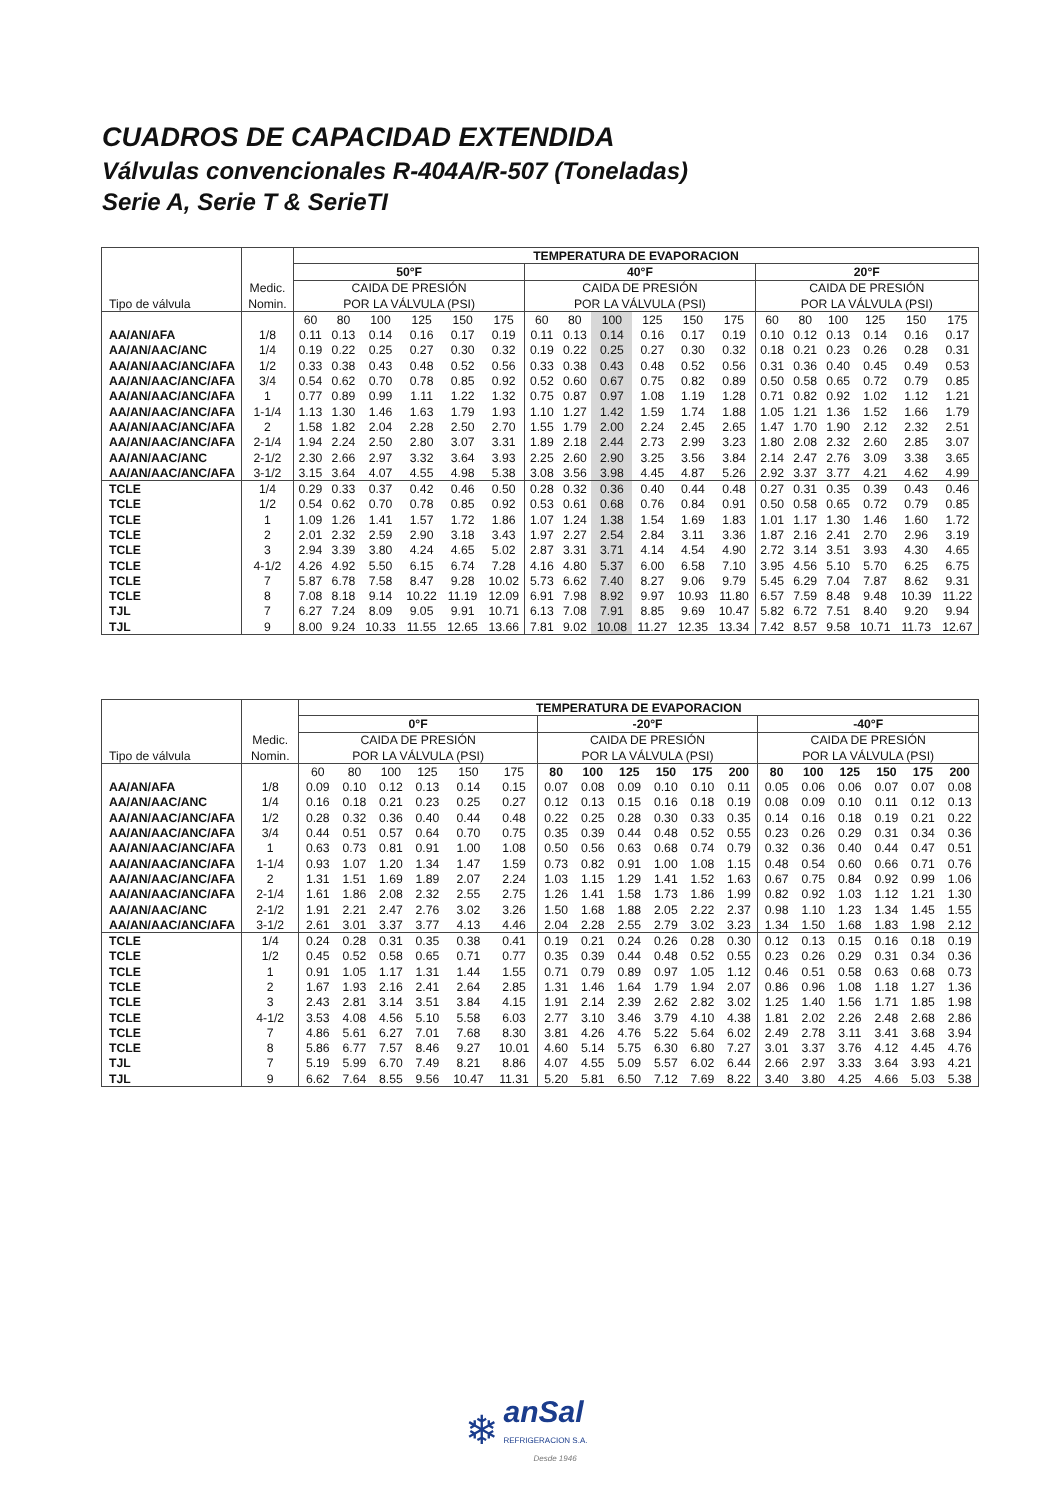CUADROS DE CAPACIDAD EXTENDIDA
Válvulas convencionales R-404A/R-507 (Toneladas)
Serie A, Serie T & SerieTI
| Tipo de válvula | | TEMPERATURA DE EVAPORACION | | | | | | | | | | | | | | | | | |
| | | 50°F | | | | | | 40°F | | | | | | 20°F | | | | | |
| | Medic. | CAIDA DE PRESIÓN | | | | | | CAIDA DE PRESIÓN | | | | | | CAIDA DE PRESIÓN | | | | | |
| | Nomin. | POR LA VÁLVULA (PSI) | | | | | | POR LA VÁLVULA (PSI) | | | | | | POR LA VÁLVULA (PSI) | | | | | |
| | | 60 | 80 | 100 | 125 | 150 | 175 | 60 | 80 | 100 | 125 | 150 | 175 | 60 | 80 | 100 | 125 | 150 | 175 |
| AA/AN/AFA | 1/8 | 0.11 | 0.13 | 0.14 | 0.16 | 0.17 | 0.19 | 0.11 | 0.13 | 0.14 | 0.16 | 0.17 | 0.19 | 0.10 | 0.12 | 0.13 | 0.14 | 0.16 | 0.17 |
| AA/AN/AAC/ANC | 1/4 | 0.19 | 0.22 | 0.25 | 0.27 | 0.30 | 0.32 | 0.19 | 0.22 | 0.25 | 0.27 | 0.30 | 0.32 | 0.18 | 0.21 | 0.23 | 0.26 | 0.28 | 0.31 |
| AA/AN/AAC/ANC/AFA | 1/2 | 0.33 | 0.38 | 0.43 | 0.48 | 0.52 | 0.56 | 0.33 | 0.38 | 0.43 | 0.48 | 0.52 | 0.56 | 0.31 | 0.36 | 0.40 | 0.45 | 0.49 | 0.53 |
| AA/AN/AAC/ANC/AFA | 3/4 | 0.54 | 0.62 | 0.70 | 0.78 | 0.85 | 0.92 | 0.52 | 0.60 | 0.67 | 0.75 | 0.82 | 0.89 | 0.50 | 0.58 | 0.65 | 0.72 | 0.79 | 0.85 |
| AA/AN/AAC/ANC/AFA | 1 | 0.77 | 0.89 | 0.99 | 1.11 | 1.22 | 1.32 | 0.75 | 0.87 | 0.97 | 1.08 | 1.19 | 1.28 | 0.71 | 0.82 | 0.92 | 1.02 | 1.12 | 1.21 |
| AA/AN/AAC/ANC/AFA | 1-1/4 | 1.13 | 1.30 | 1.46 | 1.63 | 1.79 | 1.93 | 1.10 | 1.27 | 1.42 | 1.59 | 1.74 | 1.88 | 1.05 | 1.21 | 1.36 | 1.52 | 1.66 | 1.79 |
| AA/AN/AAC/ANC/AFA | 2 | 1.58 | 1.82 | 2.04 | 2.28 | 2.50 | 2.70 | 1.55 | 1.79 | 2.00 | 2.24 | 2.45 | 2.65 | 1.47 | 1.70 | 1.90 | 2.12 | 2.32 | 2.51 |
| AA/AN/AAC/ANC/AFA | 2-1/4 | 1.94 | 2.24 | 2.50 | 2.80 | 3.07 | 3.31 | 1.89 | 2.18 | 2.44 | 2.73 | 2.99 | 3.23 | 1.80 | 2.08 | 2.32 | 2.60 | 2.85 | 3.07 |
| AA/AN/AAC/ANC | 2-1/2 | 2.30 | 2.66 | 2.97 | 3.32 | 3.64 | 3.93 | 2.25 | 2.60 | 2.90 | 3.25 | 3.56 | 3.84 | 2.14 | 2.47 | 2.76 | 3.09 | 3.38 | 3.65 |
| AA/AN/AAC/ANC/AFA | 3-1/2 | 3.15 | 3.64 | 4.07 | 4.55 | 4.98 | 5.38 | 3.08 | 3.56 | 3.98 | 4.45 | 4.87 | 5.26 | 2.92 | 3.37 | 3.77 | 4.21 | 4.62 | 4.99 |
| TCLE | 1/4 | 0.29 | 0.33 | 0.37 | 0.42 | 0.46 | 0.50 | 0.28 | 0.32 | 0.36 | 0.40 | 0.44 | 0.48 | 0.27 | 0.31 | 0.35 | 0.39 | 0.43 | 0.46 |
| TCLE | 1/2 | 0.54 | 0.62 | 0.70 | 0.78 | 0.85 | 0.92 | 0.53 | 0.61 | 0.68 | 0.76 | 0.84 | 0.91 | 0.50 | 0.58 | 0.65 | 0.72 | 0.79 | 0.85 |
| TCLE | 1 | 1.09 | 1.26 | 1.41 | 1.57 | 1.72 | 1.86 | 1.07 | 1.24 | 1.38 | 1.54 | 1.69 | 1.83 | 1.01 | 1.17 | 1.30 | 1.46 | 1.60 | 1.72 |
| TCLE | 2 | 2.01 | 2.32 | 2.59 | 2.90 | 3.18 | 3.43 | 1.97 | 2.27 | 2.54 | 2.84 | 3.11 | 3.36 | 1.87 | 2.16 | 2.41 | 2.70 | 2.96 | 3.19 |
| TCLE | 3 | 2.94 | 3.39 | 3.80 | 4.24 | 4.65 | 5.02 | 2.87 | 3.31 | 3.71 | 4.14 | 4.54 | 4.90 | 2.72 | 3.14 | 3.51 | 3.93 | 4.30 | 4.65 |
| TCLE | 4-1/2 | 4.26 | 4.92 | 5.50 | 6.15 | 6.74 | 7.28 | 4.16 | 4.80 | 5.37 | 6.00 | 6.58 | 7.10 | 3.95 | 4.56 | 5.10 | 5.70 | 6.25 | 6.75 |
| TCLE | 7 | 5.87 | 6.78 | 7.58 | 8.47 | 9.28 | 10.02 | 5.73 | 6.62 | 7.40 | 8.27 | 9.06 | 9.79 | 5.45 | 6.29 | 7.04 | 7.87 | 8.62 | 9.31 |
| TCLE | 8 | 7.08 | 8.18 | 9.14 | 10.22 | 11.19 | 12.09 | 6.91 | 7.98 | 8.92 | 9.97 | 10.93 | 11.80 | 6.57 | 7.59 | 8.48 | 9.48 | 10.39 | 11.22 |
| TJL | 7 | 6.27 | 7.24 | 8.09 | 9.05 | 9.91 | 10.71 | 6.13 | 7.08 | 7.91 | 8.85 | 9.69 | 10.47 | 5.82 | 6.72 | 7.51 | 8.40 | 9.20 | 9.94 |
| TJL | 9 | 8.00 | 9.24 | 10.33 | 11.55 | 12.65 | 13.66 | 7.81 | 9.02 | 10.08 | 11.27 | 12.35 | 13.34 | 7.42 | 8.57 | 9.58 | 10.71 | 11.73 | 12.67 |
| Tipo de válvula | | TEMPERATURA DE EVAPORACION | | | | | | | | | | | | | | | | | |
| | | 0°F | | | | | | -20°F | | | | | | -40°F | | | | | |
| | Medic. | CAIDA DE PRESIÓN | | | | | | CAIDA DE PRESIÓN | | | | | | CAIDA DE PRESIÓN | | | | | |
| | Nomin. | POR LA VÁLVULA (PSI) | | | | | | POR LA VÁLVULA (PSI) | | | | | | POR LA VÁLVULA (PSI) | | | | | |
| | | 60 | 80 | 100 | 125 | 150 | 175 | 80 | 100 | 125 | 150 | 175 | 200 | 80 | 100 | 125 | 150 | 175 | 200 |
| AA/AN/AFA | 1/8 | 0.09 | 0.10 | 0.12 | 0.13 | 0.14 | 0.15 | 0.07 | 0.08 | 0.09 | 0.10 | 0.10 | 0.11 | 0.05 | 0.06 | 0.06 | 0.07 | 0.07 | 0.08 |
| AA/AN/AAC/ANC | 1/4 | 0.16 | 0.18 | 0.21 | 0.23 | 0.25 | 0.27 | 0.12 | 0.13 | 0.15 | 0.16 | 0.18 | 0.19 | 0.08 | 0.09 | 0.10 | 0.11 | 0.12 | 0.13 |
| AA/AN/AAC/ANC/AFA | 1/2 | 0.28 | 0.32 | 0.36 | 0.40 | 0.44 | 0.48 | 0.22 | 0.25 | 0.28 | 0.30 | 0.33 | 0.35 | 0.14 | 0.16 | 0.18 | 0.19 | 0.21 | 0.22 |
| AA/AN/AAC/ANC/AFA | 3/4 | 0.44 | 0.51 | 0.57 | 0.64 | 0.70 | 0.75 | 0.35 | 0.39 | 0.44 | 0.48 | 0.52 | 0.55 | 0.23 | 0.26 | 0.29 | 0.31 | 0.34 | 0.36 |
| AA/AN/AAC/ANC/AFA | 1 | 0.63 | 0.73 | 0.81 | 0.91 | 1.00 | 1.08 | 0.50 | 0.56 | 0.63 | 0.68 | 0.74 | 0.79 | 0.32 | 0.36 | 0.40 | 0.44 | 0.47 | 0.51 |
| AA/AN/AAC/ANC/AFA | 1-1/4 | 0.93 | 1.07 | 1.20 | 1.34 | 1.47 | 1.59 | 0.73 | 0.82 | 0.91 | 1.00 | 1.08 | 1.15 | 0.48 | 0.54 | 0.60 | 0.66 | 0.71 | 0.76 |
| AA/AN/AAC/ANC/AFA | 2 | 1.31 | 1.51 | 1.69 | 1.89 | 2.07 | 2.24 | 1.03 | 1.15 | 1.29 | 1.41 | 1.52 | 1.63 | 0.67 | 0.75 | 0.84 | 0.92 | 0.99 | 1.06 |
| AA/AN/AAC/ANC/AFA | 2-1/4 | 1.61 | 1.86 | 2.08 | 2.32 | 2.55 | 2.75 | 1.26 | 1.41 | 1.58 | 1.73 | 1.86 | 1.99 | 0.82 | 0.92 | 1.03 | 1.12 | 1.21 | 1.30 |
| AA/AN/AAC/ANC | 2-1/2 | 1.91 | 2.21 | 2.47 | 2.76 | 3.02 | 3.26 | 1.50 | 1.68 | 1.88 | 2.05 | 2.22 | 2.37 | 0.98 | 1.10 | 1.23 | 1.34 | 1.45 | 1.55 |
| AA/AN/AAC/ANC/AFA | 3-1/2 | 2.61 | 3.01 | 3.37 | 3.77 | 4.13 | 4.46 | 2.04 | 2.28 | 2.55 | 2.79 | 3.02 | 3.23 | 1.34 | 1.50 | 1.68 | 1.83 | 1.98 | 2.12 |
| TCLE | 1/4 | 0.24 | 0.28 | 0.31 | 0.35 | 0.38 | 0.41 | 0.19 | 0.21 | 0.24 | 0.26 | 0.28 | 0.30 | 0.12 | 0.13 | 0.15 | 0.16 | 0.18 | 0.19 |
| TCLE | 1/2 | 0.45 | 0.52 | 0.58 | 0.65 | 0.71 | 0.77 | 0.35 | 0.39 | 0.44 | 0.48 | 0.52 | 0.55 | 0.23 | 0.26 | 0.29 | 0.31 | 0.34 | 0.36 |
| TCLE | 1 | 0.91 | 1.05 | 1.17 | 1.31 | 1.44 | 1.55 | 0.71 | 0.79 | 0.89 | 0.97 | 1.05 | 1.12 | 0.46 | 0.51 | 0.58 | 0.63 | 0.68 | 0.73 |
| TCLE | 2 | 1.67 | 1.93 | 2.16 | 2.41 | 2.64 | 2.85 | 1.31 | 1.46 | 1.64 | 1.79 | 1.94 | 2.07 | 0.86 | 0.96 | 1.08 | 1.18 | 1.27 | 1.36 |
| TCLE | 3 | 2.43 | 2.81 | 3.14 | 3.51 | 3.84 | 4.15 | 1.91 | 2.14 | 2.39 | 2.62 | 2.82 | 3.02 | 1.25 | 1.40 | 1.56 | 1.71 | 1.85 | 1.98 |
| TCLE | 4-1/2 | 3.53 | 4.08 | 4.56 | 5.10 | 5.58 | 6.03 | 2.77 | 3.10 | 3.46 | 3.79 | 4.10 | 4.38 | 1.81 | 2.02 | 2.26 | 2.48 | 2.68 | 2.86 |
| TCLE | 7 | 4.86 | 5.61 | 6.27 | 7.01 | 7.68 | 8.30 | 3.81 | 4.26 | 4.76 | 5.22 | 5.64 | 6.02 | 2.49 | 2.78 | 3.11 | 3.41 | 3.68 | 3.94 |
| TCLE | 8 | 5.86 | 6.77 | 7.57 | 8.46 | 9.27 | 10.01 | 4.60 | 5.14 | 5.75 | 6.30 | 6.80 | 7.27 | 3.01 | 3.37 | 3.76 | 4.12 | 4.45 | 4.76 |
| TJL | 7 | 5.19 | 5.99 | 6.70 | 7.49 | 8.21 | 8.86 | 4.07 | 4.55 | 5.09 | 5.57 | 6.02 | 6.44 | 2.66 | 2.97 | 3.33 | 3.64 | 3.93 | 4.21 |
| TJL | 9 | 6.62 | 7.64 | 8.55 | 9.56 | 10.47 | 11.31 | 5.20 | 5.81 | 6.50 | 7.12 | 7.69 | 8.22 | 3.40 | 3.80 | 4.25 | 4.66 | 5.03 | 5.38 |
❄ anSal
REFRIGERACION S.A.
Desde 1946